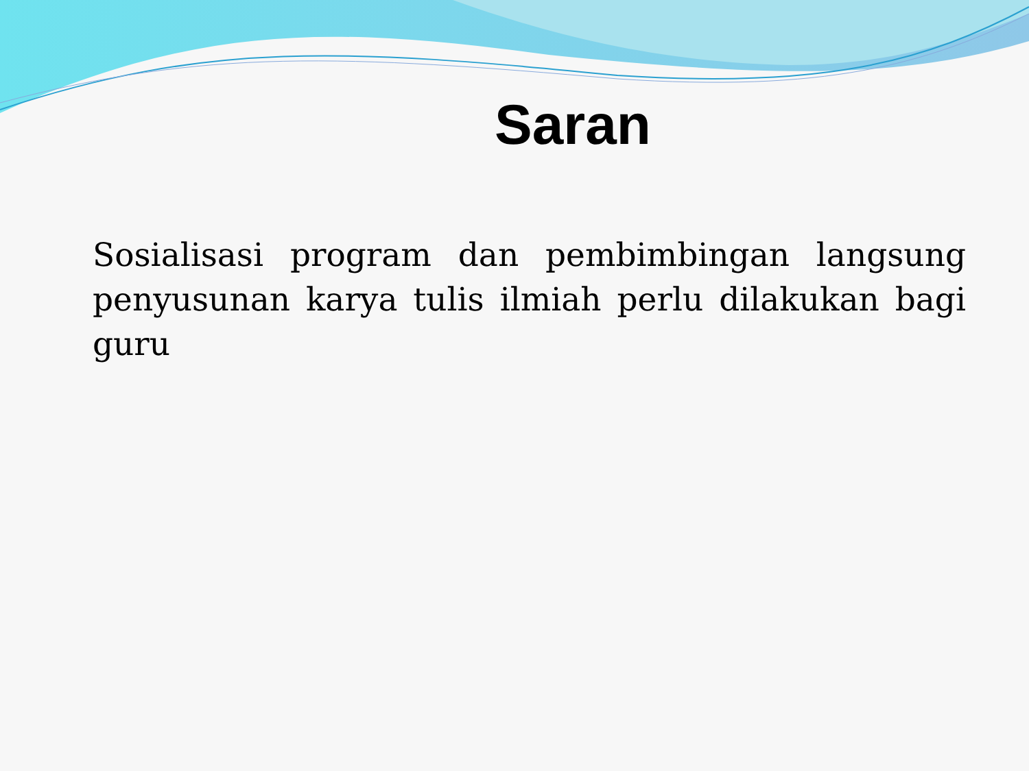Saran
Sosialisasi program dan pembimbingan langsung penyusunan karya tulis ilmiah perlu dilakukan bagi guru